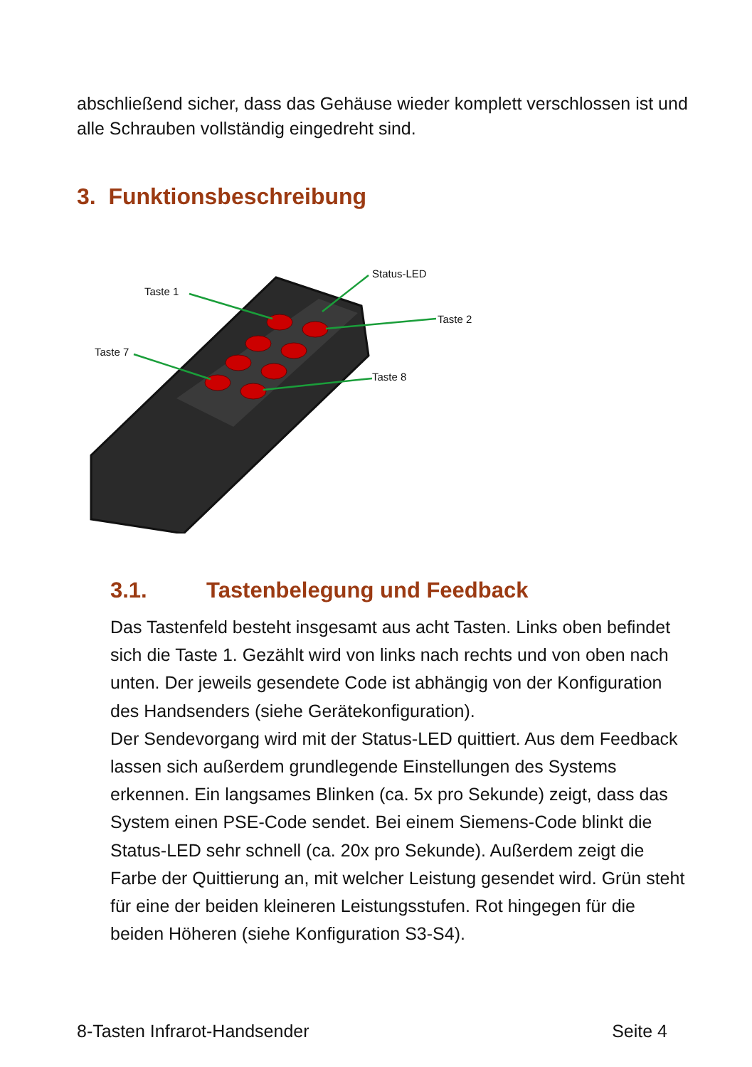abschließend sicher, dass das Gehäuse wieder komplett verschlossen ist und alle Schrauben vollständig eingedreht sind.
3. Funktionsbeschreibung
Taste 1
Taste 7
Status-LED
Taste 2
Taste 8
3.1. Tastenbelegung und Feedback
Das Tastenfeld besteht insgesamt aus acht Tasten. Links oben befindet sich die Taste 1. Gezählt wird von links nach rechts und von oben nach unten. Der jeweils gesendete Code ist abhängig von der Konfiguration des Handsenders (siehe Gerätekonfiguration).
Der Sendevorgang wird mit der Status-LED quittiert. Aus dem Feedback lassen sich außerdem grundlegende Einstellungen des Systems erkennen. Ein langsames Blinken (ca. 5x pro Sekunde) zeigt, dass das System einen PSE-Code sendet. Bei einem Siemens-Code blinkt die Status-LED sehr schnell (ca. 20x pro Sekunde). Außerdem zeigt die Farbe der Quittierung an, mit welcher Leistung gesendet wird. Grün steht für eine der beiden kleineren Leistungsstufen. Rot hingegen für die beiden Höheren (siehe Konfiguration S3-S4).
8-Tasten Infrarot-Handsender Seite 4